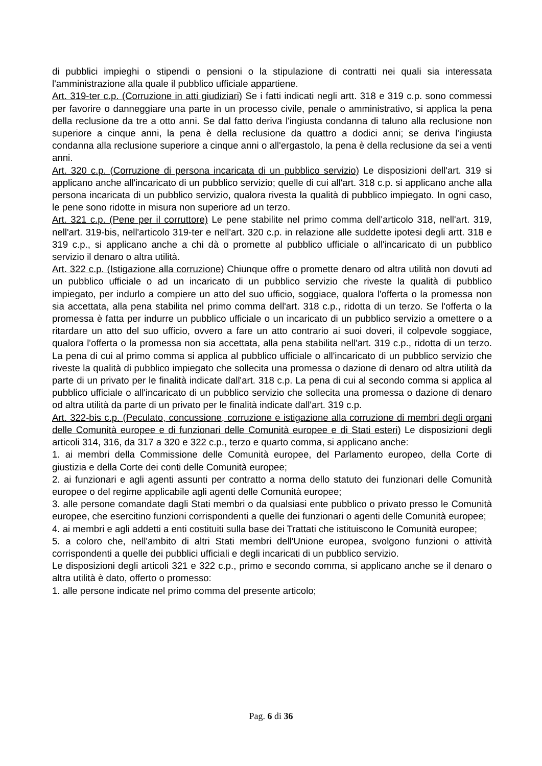di pubblici impieghi o stipendi o pensioni o la stipulazione di contratti nei quali sia interessata l'amministrazione alla quale il pubblico ufficiale appartiene.
Art. 319-ter c.p. (Corruzione in atti giudiziari) Se i fatti indicati negli artt. 318 e 319 c.p. sono commessi per favorire o danneggiare una parte in un processo civile, penale o amministrativo, si applica la pena della reclusione da tre a otto anni. Se dal fatto deriva l'ingiusta condanna di taluno alla reclusione non superiore a cinque anni, la pena è della reclusione da quattro a dodici anni; se deriva l'ingiusta condanna alla reclusione superiore a cinque anni o all'ergastolo, la pena è della reclusione da sei a venti anni.
Art. 320 c.p. (Corruzione di persona incaricata di un pubblico servizio) Le disposizioni dell'art. 319 si applicano anche all'incaricato di un pubblico servizio; quelle di cui all'art. 318 c.p. si applicano anche alla persona incaricata di un pubblico servizio, qualora rivesta la qualità di pubblico impiegato. In ogni caso, le pene sono ridotte in misura non superiore ad un terzo.
Art. 321 c.p. (Pene per il corruttore) Le pene stabilite nel primo comma dell'articolo 318, nell'art. 319, nell'art. 319-bis, nell'articolo 319-ter e nell'art. 320 c.p. in relazione alle suddette ipotesi degli artt. 318 e 319 c.p., si applicano anche a chi dà o promette al pubblico ufficiale o all'incaricato di un pubblico servizio il denaro o altra utilità.
Art. 322 c.p. (Istigazione alla corruzione) Chiunque offre o promette denaro od altra utilità non dovuti ad un pubblico ufficiale o ad un incaricato di un pubblico servizio che riveste la qualità di pubblico impiegato, per indurlo a compiere un atto del suo ufficio, soggiace, qualora l'offerta o la promessa non sia accettata, alla pena stabilita nel primo comma dell'art. 318 c.p., ridotta di un terzo. Se l'offerta o la promessa è fatta per indurre un pubblico ufficiale o un incaricato di un pubblico servizio a omettere o a ritardare un atto del suo ufficio, ovvero a fare un atto contrario ai suoi doveri, il colpevole soggiace, qualora l'offerta o la promessa non sia accettata, alla pena stabilita nell'art. 319 c.p., ridotta di un terzo. La pena di cui al primo comma si applica al pubblico ufficiale o all'incaricato di un pubblico servizio che riveste la qualità di pubblico impiegato che sollecita una promessa o dazione di denaro od altra utilità da parte di un privato per le finalità indicate dall'art. 318 c.p. La pena di cui al secondo comma si applica al pubblico ufficiale o all'incaricato di un pubblico servizio che sollecita una promessa o dazione di denaro od altra utilità da parte di un privato per le finalità indicate dall'art. 319 c.p.
Art. 322-bis c.p. (Peculato, concussione, corruzione e istigazione alla corruzione di membri degli organi delle Comunità europee e di funzionari delle Comunità europee e di Stati esteri) Le disposizioni degli articoli 314, 316, da 317 a 320 e 322 c.p., terzo e quarto comma, si applicano anche:
1. ai membri della Commissione delle Comunità europee, del Parlamento europeo, della Corte di giustizia e della Corte dei conti delle Comunità europee;
2. ai funzionari e agli agenti assunti per contratto a norma dello statuto dei funzionari delle Comunità europee o del regime applicabile agli agenti delle Comunità europee;
3. alle persone comandate dagli Stati membri o da qualsiasi ente pubblico o privato presso le Comunità europee, che esercitino funzioni corrispondenti a quelle dei funzionari o agenti delle Comunità europee;
4. ai membri e agli addetti a enti costituiti sulla base dei Trattati che istituiscono le Comunità europee;
5. a coloro che, nell'ambito di altri Stati membri dell'Unione europea, svolgono funzioni o attività corrispondenti a quelle dei pubblici ufficiali e degli incaricati di un pubblico servizio.
Le disposizioni degli articoli 321 e 322 c.p., primo e secondo comma, si applicano anche se il denaro o altra utilità è dato, offerto o promesso:
1. alle persone indicate nel primo comma del presente articolo;
Pag. 6 di 36